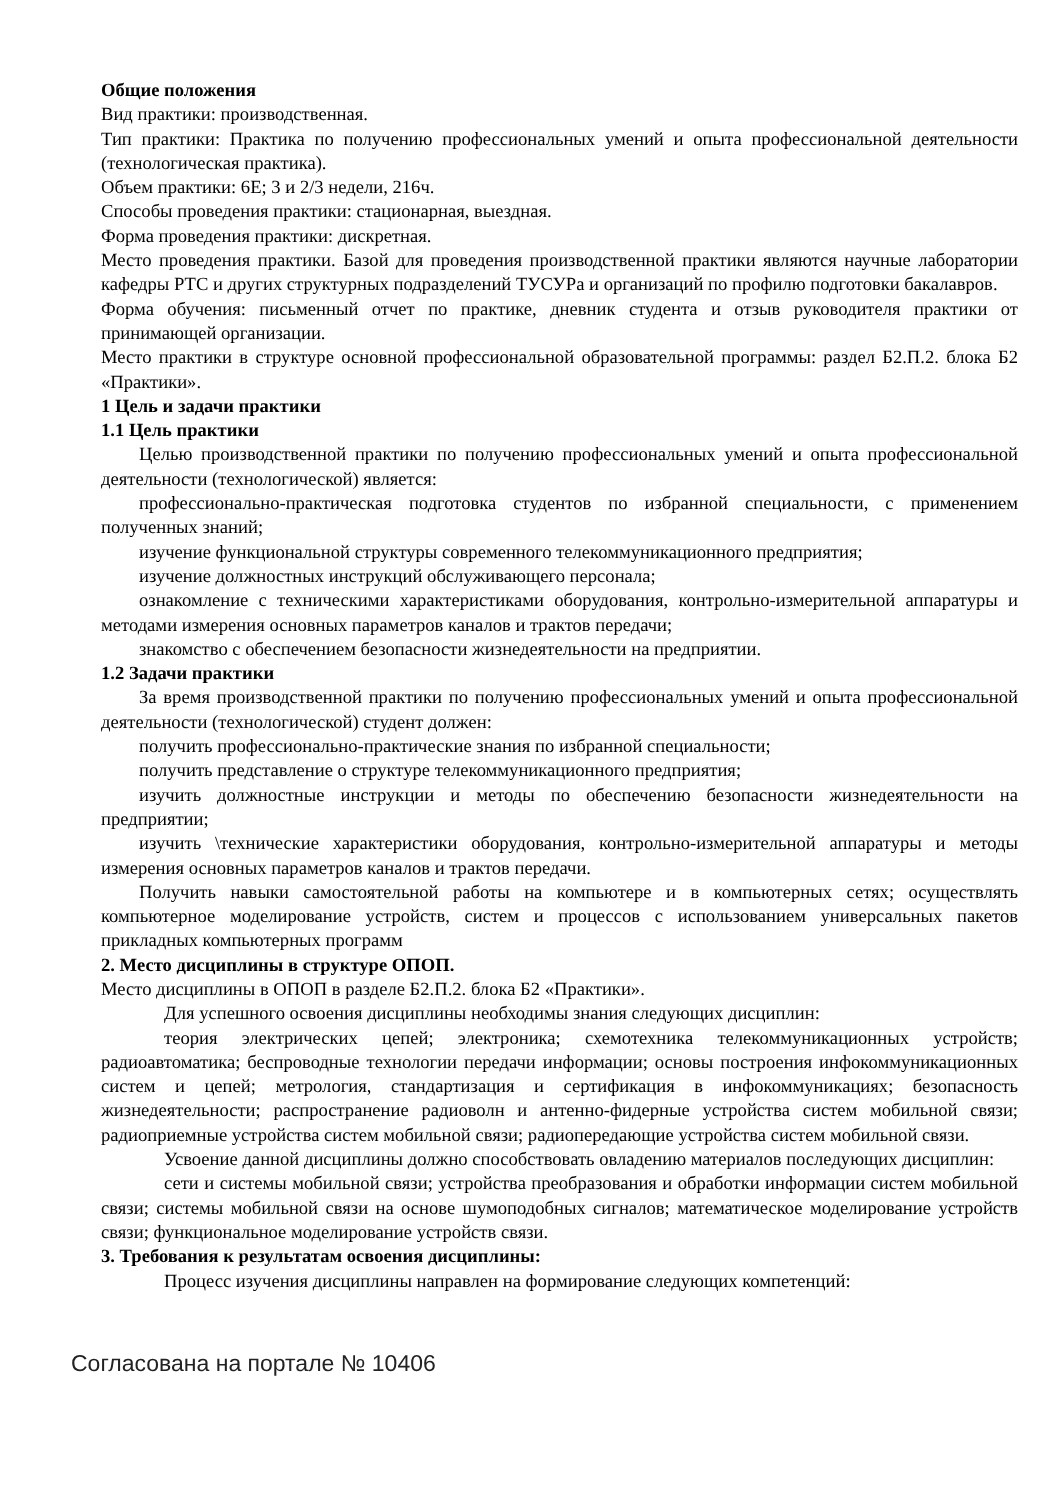Общие положения
Вид практики: производственная.
Тип практики: Практика по получению профессиональных умений и опыта профессиональной деятельности (технологическая практика).
Объем практики: 6Е; 3 и 2/3 недели, 216ч.
Способы проведения практики: стационарная, выездная.
Форма проведения практики: дискретная.
Место проведения практики. Базой для проведения производственной практики являются научные лаборатории кафедры РТС и других структурных подразделений ТУСУРа и организаций по профилю подготовки бакалавров.
Форма обучения: письменный отчет по практике, дневник студента и отзыв руководителя практики от принимающей организации.
Место практики в структуре основной профессиональной образовательной программы: раздел Б2.П.2. блока Б2 «Практики».
1 Цель и задачи практики
1.1 Цель практики
Целью производственной практики по получению профессиональных умений и опыта профессиональной деятельности (технологической) является:
профессионально-практическая подготовка студентов по избранной специальности, с применением полученных знаний;
изучение функциональной структуры современного телекоммуникационного предприятия;
изучение должностных инструкций обслуживающего персонала;
ознакомление с техническими характеристиками оборудования, контрольно-измерительной аппаратуры и методами измерения основных параметров каналов и трактов передачи;
знакомство с обеспечением безопасности жизнедеятельности на предприятии.
1.2 Задачи практики
За время производственной практики по получению профессиональных умений и опыта профессиональной деятельности (технологической) студент должен:
получить профессионально-практические знания по избранной специальности;
получить представление о структуре телекоммуникационного предприятия;
изучить должностные инструкции и методы по обеспечению безопасности жизнедеятельности на предприятии;
изучить \технические характеристики оборудования, контрольно-измерительной аппаратуры и методы измерения основных параметров каналов и трактов передачи.
Получить навыки самостоятельной работы на компьютере и в компьютерных сетях; осуществлять компьютерное моделирование устройств, систем и процессов с использованием универсальных пакетов прикладных компьютерных программ
2. Место дисциплины в структуре ОПОП.
Место дисциплины в ОПОП в разделе Б2.П.2. блока Б2 «Практики».
Для успешного освоения дисциплины необходимы знания следующих дисциплин:
теория электрических цепей; электроника; схемотехника телекоммуникационных устройств; радиоавтоматика; беспроводные технологии передачи информации; основы построения инфокоммуникационных систем и цепей; метрология, стандартизация и сертификация в инфокоммуникациях; безопасность жизнедеятельности; распространение радиоволн и антенно-фидерные устройства систем мобильной связи; радиоприемные устройства систем мобильной связи; радиопередающие устройства систем мобильной связи.
Усвоение данной дисциплины должно способствовать овладению материалов последующих дисциплин:
сети и системы мобильной связи; устройства преобразования и обработки информации систем мобильной связи; системы мобильной связи на основе шумоподобных сигналов; математическое моделирование устройств связи; функциональное моделирование устройств связи.
3. Требования к результатам освоения дисциплины:
Процесс изучения дисциплины направлен на формирование следующих компетенций:
Согласована на портале № 10406